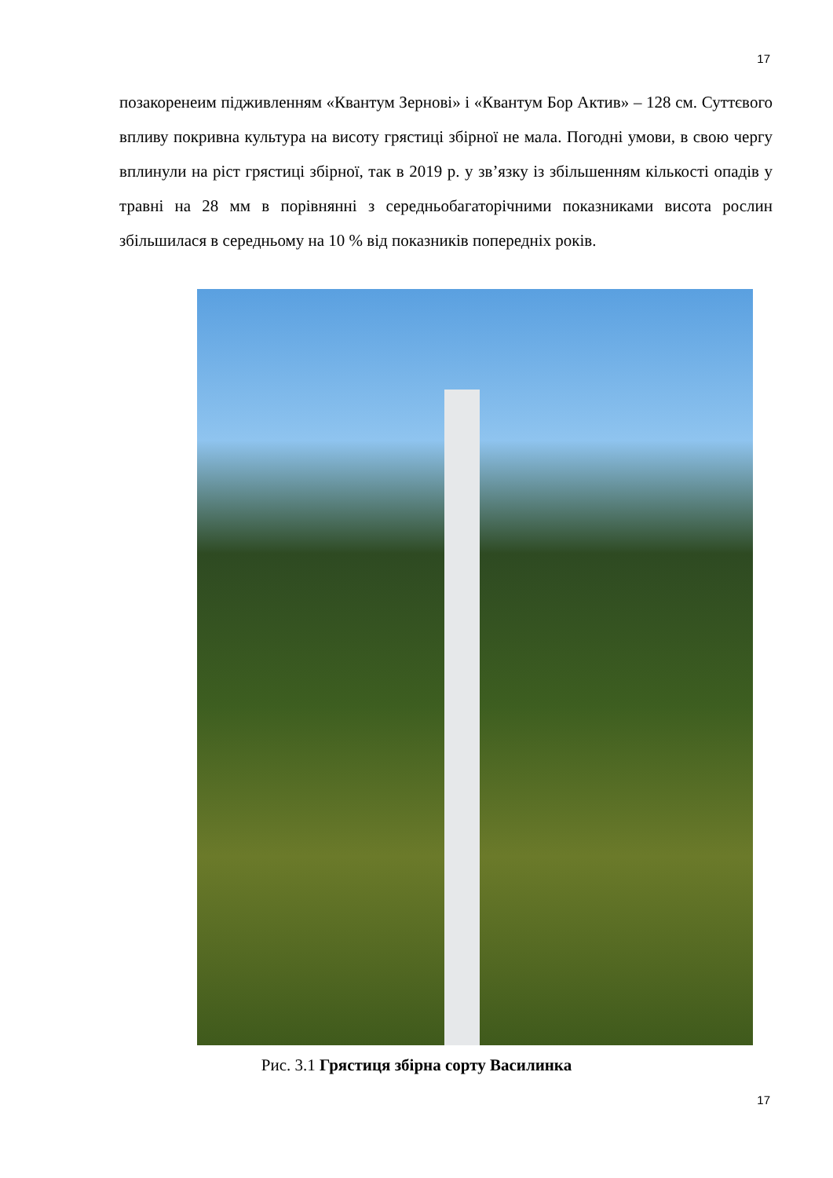17
позакоренеим підживленням «Квантум Зернові» і «Квантум Бор Актив» – 128 см. Суттєвого впливу покривна культура на висоту грястиці збірної не мала. Погодні умови, в свою чергу вплинули на ріст грястиці збірної, так в 2019 р. у зв’язку із збільшенням кількості опадів у травні на 28 мм в порівнянні з середньобагаторічними показниками висота рослин збільшилася в середньому на 10 % від показників попередніх років.
Рис. 3.1 Грястиця збірна сорту Василинка
17